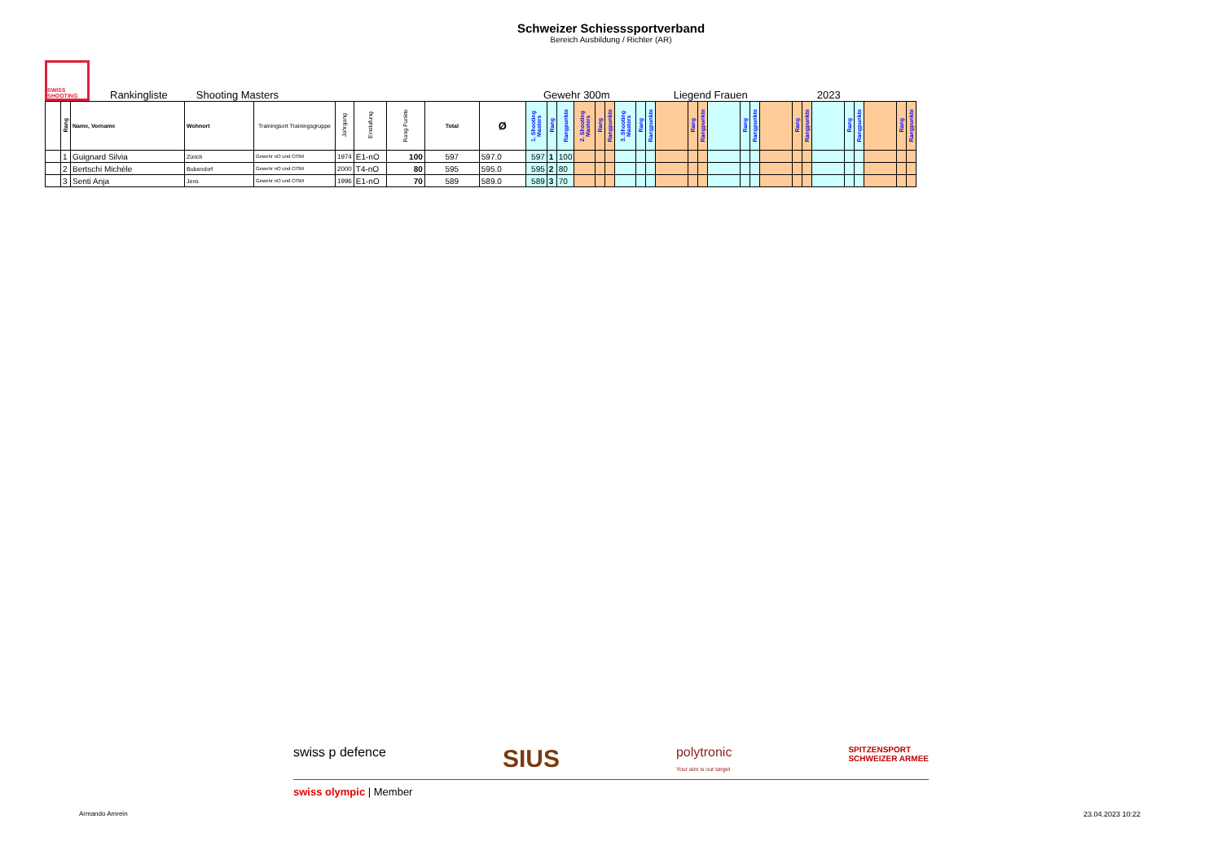Schweizer Schiesssportverband
Bereich Ausbildung / Richter (AR)
SWISS SHOOTING
Rankingliste Shooting Masters Gewehr 300m Liegend Frauen 2023
| | Rang | Name, Vorname | Wohnort | Trainingsort Trainingsgruppe | Jahrgang | Einstufung | Rang Punkte | Total | Ø | 1. Shooting Masters | Rang | Rangpunkte | 2. Shooting Masters | Rang | Rangpunkte | 3. Shooting Masters | Rang | Rangpunkte | | Rang | Rangpunkte | | Rang | Rangpunkte | | Rang | Rangpunkte | | Rang | Rangpunkte | | Rang | Rangpunkte |
| --- | --- | --- | --- | --- | --- | --- | --- | --- | --- | --- | --- | --- | --- | --- | --- | --- | --- | --- | --- | --- | --- | --- | --- | --- | --- | --- | --- | --- | --- | --- | --- | --- | --- |
| | 1 | Guignard Silvia | Zürich | Gewehr nO und CISM | 1974 | E1-nO | 100 | 597 | 597.0 | 597 | 1 | 100 | | | | | | | | | | | | | | | | | | | | | |
| | 2 | Bertschi Michèle | Bubendorf | Gewehr nO und CISM | 2000 | T4-nO | 80 | 595 | 595.0 | 595 | 2 | 80 | | | | | | | | | | | | | | | | | | | | | |
| | 3 | Senti Anja | Jens | Gewehr nO und CISM | 1996 | E1-nO | 70 | 589 | 589.0 | 589 | 3 | 70 | | | | | | | | | | | | | | | | | | | | | |
swiss p defence SIUS polytronic
Your aim is our target SPITZENSPORT
SCHWEIZER ARMEE
swiss olympic | Member
Armando Amrein 23.04.2023 10:22